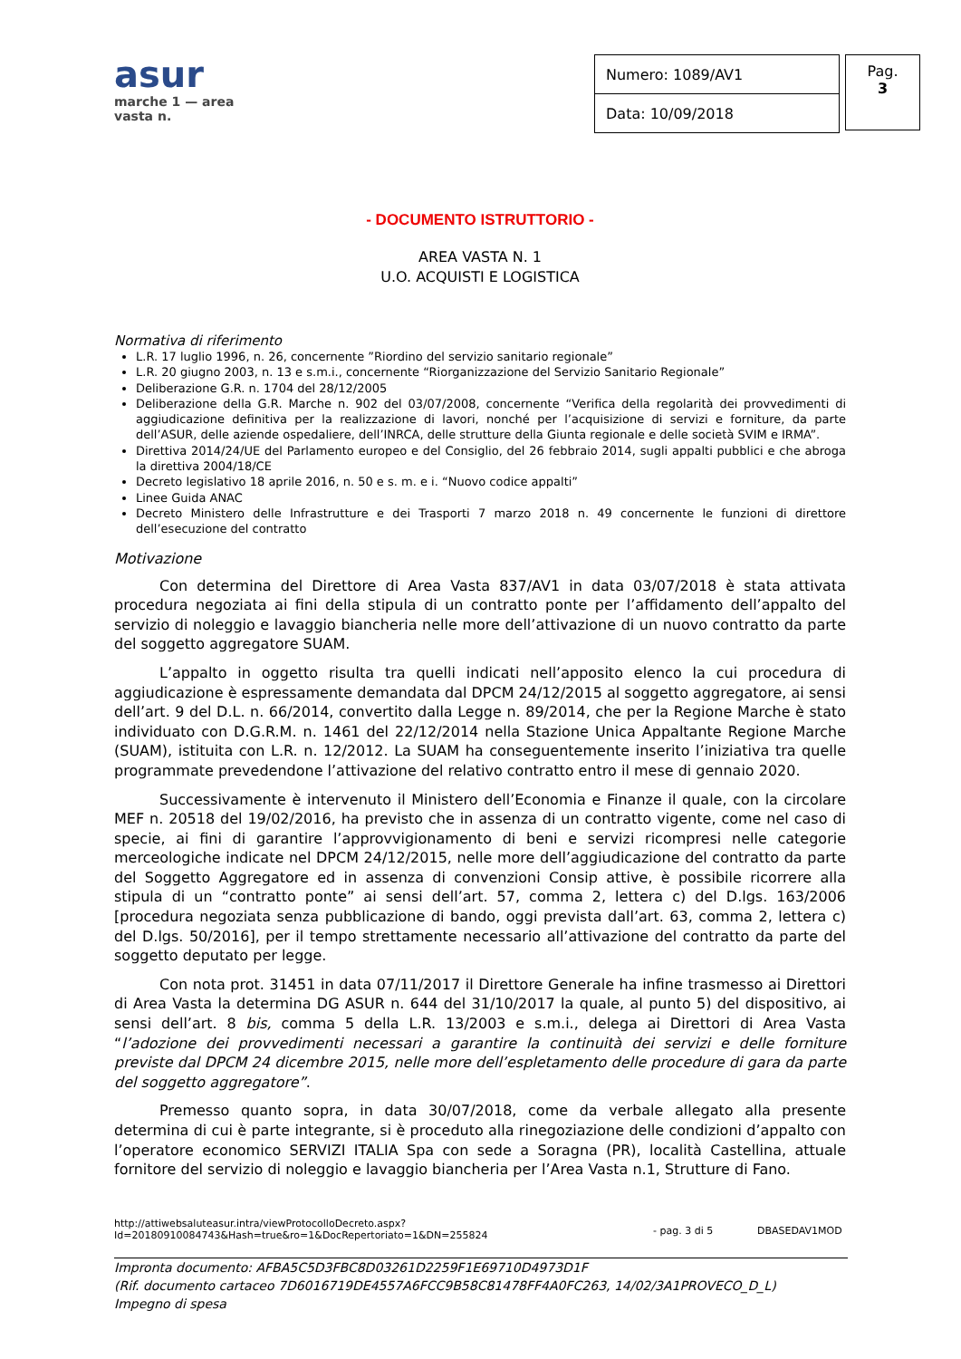asur
marche 1 — area vasta n.
| Numero: 1089/AV1 |
| Data: 10/09/2018 |
Pag.
3
- DOCUMENTO ISTRUTTORIO -
AREA VASTA N. 1
U.O. ACQUISTI E LOGISTICA
Normativa di riferimento
L.R. 17 luglio 1996, n. 26, concernente ”Riordino del servizio sanitario regionale”
L.R. 20 giugno 2003, n. 13 e s.m.i., concernente “Riorganizzazione del Servizio Sanitario Regionale”
Deliberazione G.R. n. 1704 del 28/12/2005
Deliberazione della G.R. Marche n. 902 del 03/07/2008, concernente “Verifica della regolarità dei provvedimenti di aggiudicazione definitiva per la realizzazione di lavori, nonché per l’acquisizione di servizi e forniture, da parte dell’ASUR, delle aziende ospedaliere, dell’INRCA, delle strutture della Giunta regionale e delle società SVIM e IRMA”.
Direttiva 2014/24/UE del Parlamento europeo e del Consiglio, del 26 febbraio 2014, sugli appalti pubblici e che abroga la direttiva 2004/18/CE
Decreto legislativo 18 aprile 2016, n. 50 e s. m. e i. “Nuovo codice appalti”
Linee Guida ANAC
Decreto Ministero delle Infrastrutture e dei Trasporti 7 marzo 2018 n. 49 concernente le funzioni di direttore dell’esecuzione del contratto
Motivazione
Con determina del Direttore di Area Vasta 837/AV1 in data 03/07/2018 è stata attivata procedura negoziata ai fini della stipula di un contratto ponte per l’affidamento dell’appalto del servizio di noleggio e lavaggio biancheria nelle more dell’attivazione di un nuovo contratto da parte del soggetto aggregatore SUAM.
L’appalto in oggetto risulta tra quelli indicati nell’apposito elenco la cui procedura di aggiudicazione è espressamente demandata dal DPCM 24/12/2015 al soggetto aggregatore, ai sensi dell’art. 9 del D.L. n. 66/2014, convertito dalla Legge n. 89/2014, che per la Regione Marche è stato individuato con D.G.R.M. n. 1461 del 22/12/2014 nella Stazione Unica Appaltante Regione Marche (SUAM), istituita con L.R. n. 12/2012. La SUAM ha conseguentemente inserito l’iniziativa tra quelle programmate prevedendone l’attivazione del relativo contratto entro il mese di gennaio 2020.
Successivamente è intervenuto il Ministero dell’Economia e Finanze il quale, con la circolare MEF n. 20518 del 19/02/2016, ha previsto che in assenza di un contratto vigente, come nel caso di specie, ai fini di garantire l’approvvigionamento di beni e servizi ricompresi nelle categorie merceologiche indicate nel DPCM 24/12/2015, nelle more dell’aggiudicazione del contratto da parte del Soggetto Aggregatore ed in assenza di convenzioni Consip attive, è possibile ricorrere alla stipula di un “contratto ponte” ai sensi dell’art. 57, comma 2, lettera c) del D.lgs. 163/2006 [procedura negoziata senza pubblicazione di bando, oggi prevista dall’art. 63, comma 2, lettera c) del D.lgs. 50/2016], per il tempo strettamente necessario all’attivazione del contratto da parte del soggetto deputato per legge.
Con nota prot. 31451 in data 07/11/2017 il Direttore Generale ha infine trasmesso ai Direttori di Area Vasta la determina DG ASUR n. 644 del 31/10/2017 la quale, al punto 5) del dispositivo, ai sensi dell’art. 8 bis, comma 5 della L.R. 13/2003 e s.m.i., delega ai Direttori di Area Vasta “l’adozione dei provvedimenti necessari a garantire la continuità dei servizi e delle forniture previste dal DPCM 24 dicembre 2015, nelle more dell’espletamento delle procedure di gara da parte del soggetto aggregatore”.
Premesso quanto sopra, in data 30/07/2018, come da verbale allegato alla presente determina di cui è parte integrante, si è proceduto alla rinegoziazione delle condizioni d’appalto con l’operatore economico SERVIZI ITALIA Spa con sede a Soragna (PR), località Castellina, attuale fornitore del servizio di noleggio e lavaggio biancheria per l’Area Vasta n.1, Strutture di Fano.
http://attiwebsaluteasur.intra/viewProtocolloDecreto.aspx?Id=20180910084743&Hash=true&ro=1&DocRepertoriato=1&DN=255824
- pag. 3 di 5 DBASEDAV1MOD
Impronta documento: AFBA5C5D3FBC8D03261D2259F1E69710D4973D1F
(Rif. documento cartaceo 7D6016719DE4557A6FCC9B58C81478FF4A0FC263, 14/02/3A1PROVECO_D_L)
Impegno di spesa